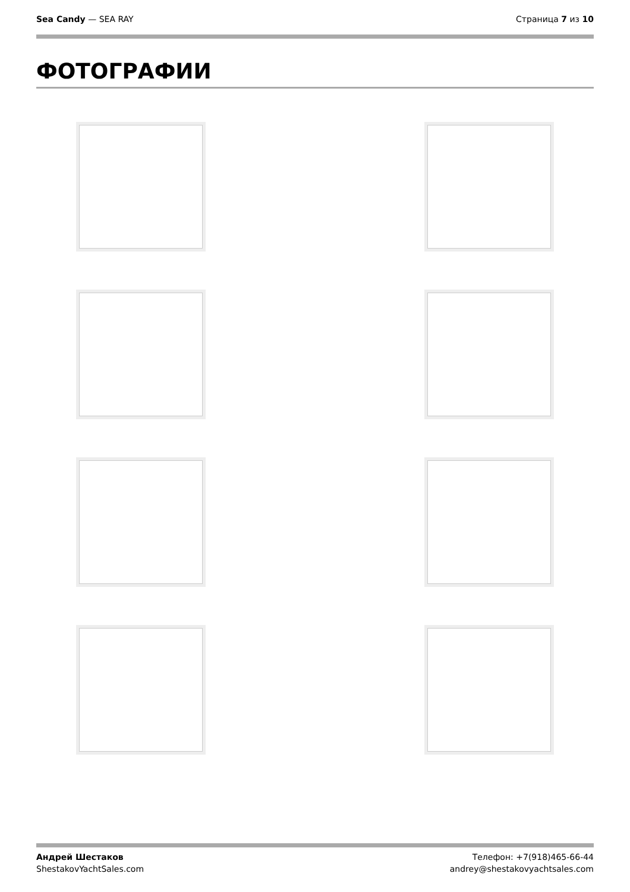Sea Candy — SEA RAY Страница 7 из 10
ФОТОГРАФИИ
Андрей Шестаков
ShestakovYachtSales.com
Телефон: +7(918)465-66-44
andrey@shestakovyachtsales.com